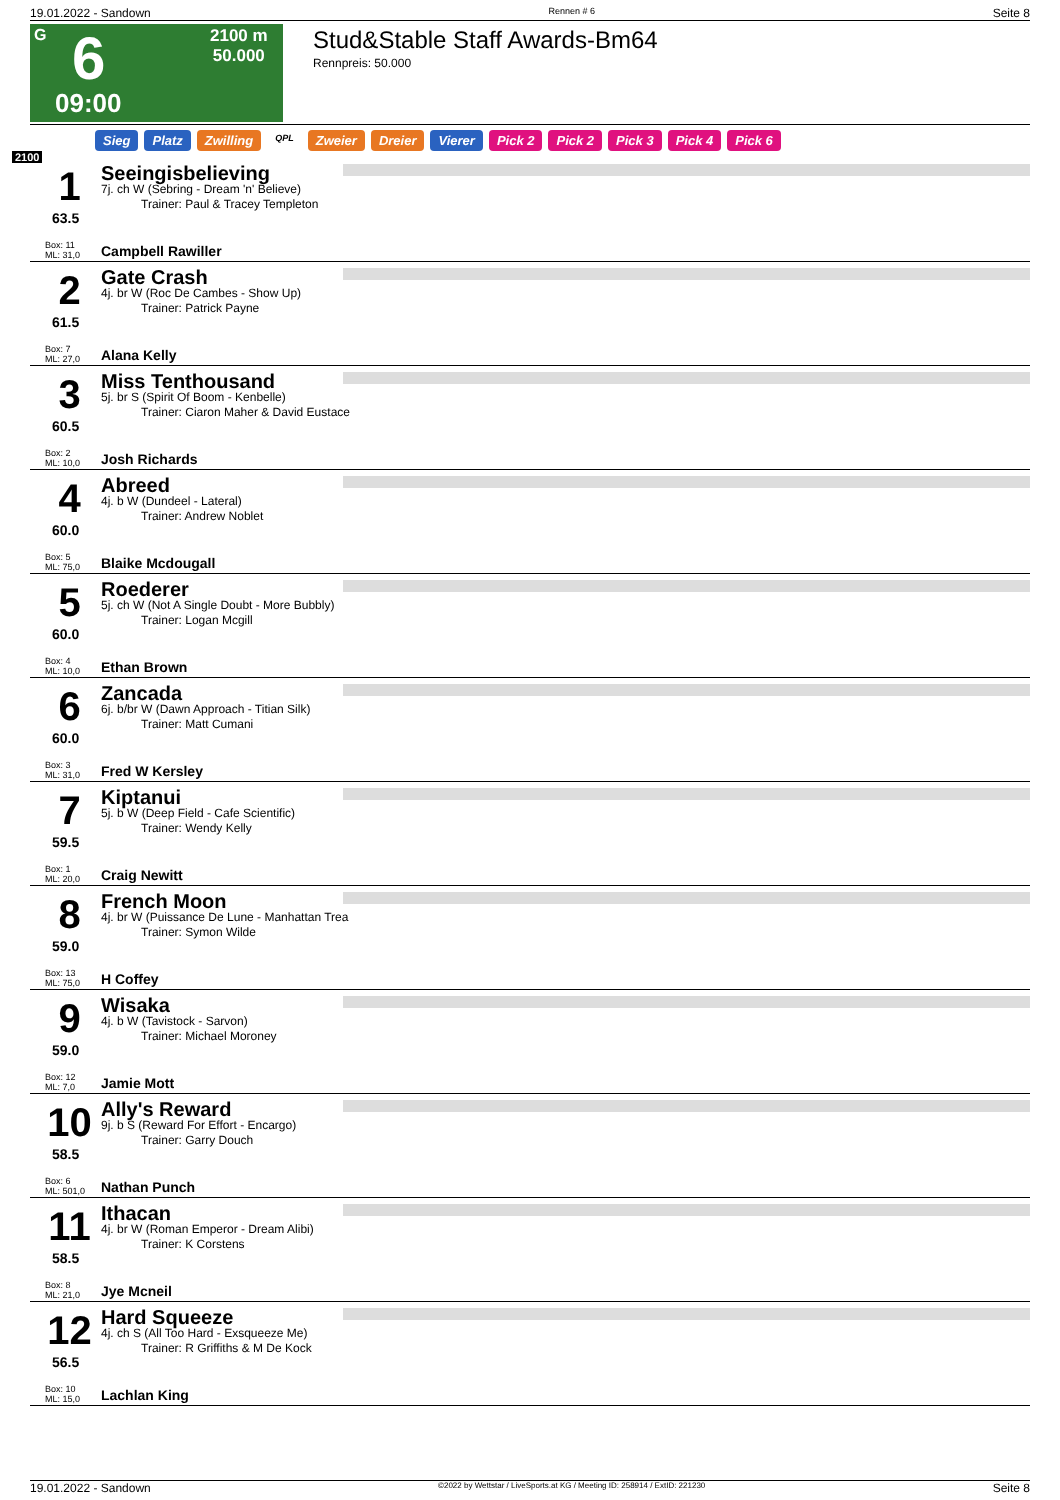19.01.2022 - Sandown Rennen # 6 Seite 8
G 6
09:00
2100 m
50.000
Stud&Stable Staff Awards-Bm64
Rennpreis: 50.000
2100
Sieg Platz Zwilling QPL Zweier Dreier Vierer Pick 2 Pick 2 Pick 3 Pick 4 Pick 6
1
63.5
Box: 11
ML: 31,0
Seeingisbelieving
7j. ch W (Sebring - Dream 'n' Believe)
Trainer: Paul & Tracey Templeton
Campbell Rawiller
2
61.5
Box: 7
ML: 27,0
Gate Crash
4j. br W (Roc De Cambes - Show Up)
Trainer: Patrick Payne
Alana Kelly
3
60.5
Box: 2
ML: 10,0
Miss Tenthousand
5j. br S (Spirit Of Boom - Kenbelle)
Trainer: Ciaron Maher & David Eustace
Josh Richards
4
60.0
Box: 5
ML: 75,0
Abreed
4j. b W (Dundeel - Lateral)
Trainer: Andrew Noblet
Blaike Mcdougall
5
60.0
Box: 4
ML: 10,0
Roederer
5j. ch W (Not A Single Doubt - More Bubbly)
Trainer: Logan Mcgill
Ethan Brown
6
60.0
Box: 3
ML: 31,0
Zancada
6j. b/br W (Dawn Approach - Titian Silk)
Trainer: Matt Cumani
Fred W Kersley
7
59.5
Box: 1
ML: 20,0
Kiptanui
5j. b W (Deep Field - Cafe Scientific)
Trainer: Wendy Kelly
Craig Newitt
8
59.0
Box: 13
ML: 75,0
French Moon
4j. br W (Puissance De Lune - Manhattan Trea
Trainer: Symon Wilde
H Coffey
9
59.0
Box: 12
ML: 7,0
Wisaka
4j. b W (Tavistock - Sarvon)
Trainer: Michael Moroney
Jamie Mott
10
58.5
Box: 6
ML: 501,0
Ally's Reward
9j. b S (Reward For Effort - Encargo)
Trainer: Garry Douch
Nathan Punch
11
58.5
Box: 8
ML: 21,0
Ithacan
4j. br W (Roman Emperor - Dream Alibi)
Trainer: K Corstens
Jye Mcneil
12
56.5
Box: 10
ML: 15,0
Hard Squeeze
4j. ch S (All Too Hard - Exsqueeze Me)
Trainer: R Griffiths & M De Kock
Lachlan King
19.01.2022 - Sandown ©2022 by Wettstar / LiveSports.at KG / Meeting ID: 258914 / ExtID: 221230 Seite 8